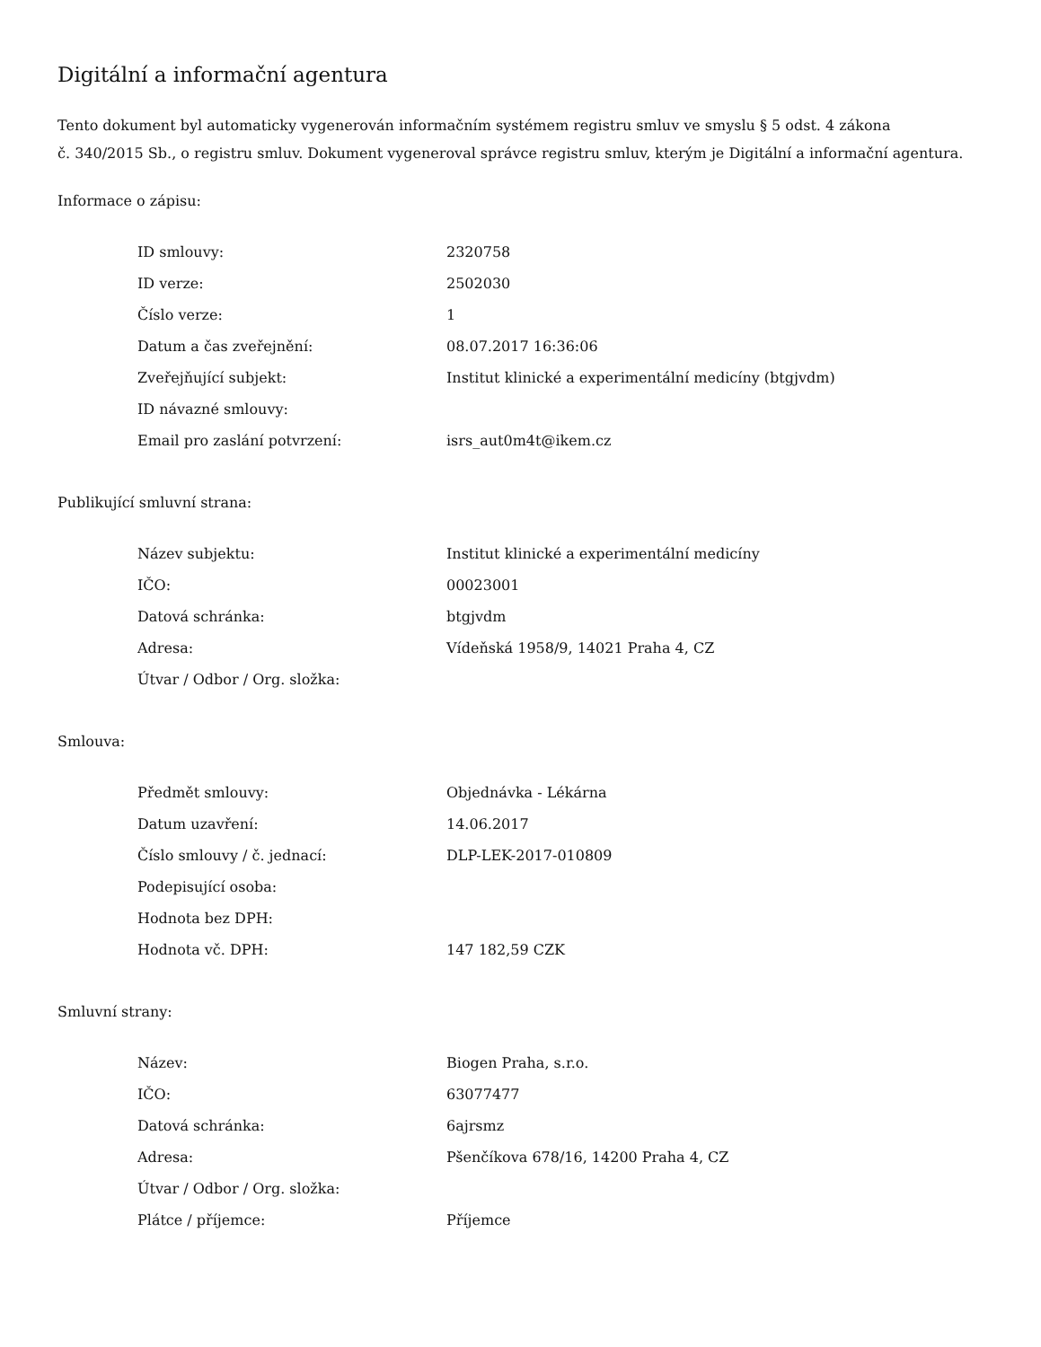Digitální a informační agentura
Tento dokument byl automaticky vygenerován informačním systémem registru smluv ve smyslu § 5 odst. 4 zákona
č. 340/2015 Sb., o registru smluv. Dokument vygeneroval správce registru smluv, kterým je Digitální a informační agentura.
Informace o zápisu:
| ID smlouvy: | 2320758 |
| ID verze: | 2502030 |
| Číslo verze: | 1 |
| Datum a čas zveřejnění: | 08.07.2017 16:36:06 |
| Zveřejňující subjekt: | Institut klinické a experimentální medicíny (btgjvdm) |
| ID návazné smlouvy: | |
| Email pro zaslání potvrzení: | isrs_aut0m4t@ikem.cz |
Publikující smluvní strana:
| Název subjektu: | Institut klinické a experimentální medicíny |
| IČO: | 00023001 |
| Datová schránka: | btgjvdm |
| Adresa: | Vídeňská 1958/9, 14021 Praha 4, CZ |
| Útvar / Odbor / Org. složka: | |
Smlouva:
| Předmět smlouvy: | Objednávka - Lékárna |
| Datum uzavření: | 14.06.2017 |
| Číslo smlouvy / č. jednací: | DLP-LEK-2017-010809 |
| Podepisující osoba: | |
| Hodnota bez DPH: | |
| Hodnota vč. DPH: | 147 182,59 CZK |
Smluvní strany:
| Název: | Biogen Praha, s.r.o. |
| IČO: | 63077477 |
| Datová schránka: | 6ajrsmz |
| Adresa: | Pšenčíkova 678/16, 14200 Praha 4, CZ |
| Útvar / Odbor / Org. složka: | |
| Plátce / příjemce: | Příjemce |